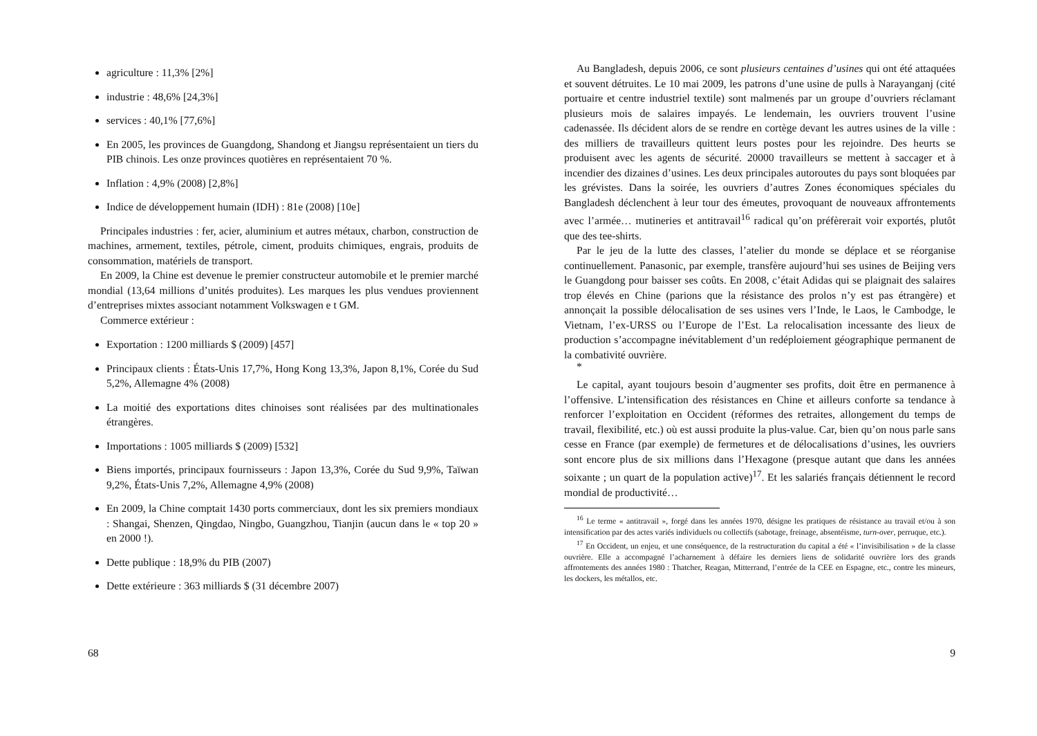agriculture : 11,3% [2%]
industrie : 48,6% [24,3%]
services : 40,1% [77,6%]
En 2005, les provinces de Guangdong, Shandong et Jiangsu représentaient un tiers du PIB chinois. Les onze provinces quotières en représentaient 70 %.
Inflation : 4,9% (2008) [2,8%]
Indice de développement humain (IDH) : 81e (2008) [10e]
Principales industries : fer, acier, aluminium et autres métaux, charbon, construction de machines, armement, textiles, pétrole, ciment, produits chimiques, engrais, produits de consommation, matériels de transport.
En 2009, la Chine est devenue le premier constructeur automobile et le premier marché mondial (13,64 millions d’unités produites). Les marques les plus vendues proviennent d’entreprises mixtes associant notamment Volkswagen e t GM.
Commerce extérieur :
Exportation : 1200 milliards $ (2009) [457]
Principaux clients : États-Unis 17,7%, Hong Kong 13,3%, Japon 8,1%, Corée du Sud 5,2%, Allemagne 4% (2008)
La moitié des exportations dites chinoises sont réalisées par des multinationales étrangères.
Importations : 1005 milliards $ (2009) [532]
Biens importés, principaux fournisseurs : Japon 13,3%, Corée du Sud 9,9%, Taïwan 9,2%, États-Unis 7,2%, Allemagne 4,9% (2008)
En 2009, la Chine comptait 1430 ports commerciaux, dont les six premiers mondiaux : Shangai, Shenzen, Qingdao, Ningbo, Guangzhou, Tianjin (aucun dans le « top 20 » en 2000 !).
Dette publique : 18,9% du PIB (2007)
Dette extérieure : 363 milliards $ (31 décembre 2007)
68
Au Bangladesh, depuis 2006, ce sont plusieurs centaines d’usines qui ont été attaquées et souvent détruites. Le 10 mai 2009, les patrons d’une usine de pulls à Narayanganj (cité portuaire et centre industriel textile) sont malmenés par un groupe d’ouvriers réclamant plusieurs mois de salaires impayés. Le lendemain, les ouvriers trouvent l’usine cadenassée. Ils décident alors de se rendre en cortège devant les autres usines de la ville : des milliers de travailleurs quittent leurs postes pour les rejoindre. Des heurts se produisent avec les agents de sécurité. 20000 travailleurs se mettent à saccager et à incendier des dizaines d’usines. Les deux principales autoroutes du pays sont bloquées par les grévistes. Dans la soirée, les ouvriers d’autres Zones économiques spéciales du Bangladesh déclenchent à leur tour des émeutes, provoquant de nouveaux affrontements avec l’armée… mutineries et antitravail<sup>16</sup> radical qu’on préfèrerait voir exportés, plutôt que des tee-shirts.
Par le jeu de la lutte des classes, l’atelier du monde se déplace et se réorganise continuellement. Panasonic, par exemple, transfère aujourd’hui ses usines de Beijing vers le Guangdong pour baisser ses coûts. En 2008, c’était Adidas qui se plaignait des salaires trop élevés en Chine (parions que la résistance des prolos n’y est pas étrangère) et annonçait la possible délocalisation de ses usines vers l’Inde, le Laos, le Cambodge, le Vietnam, l’ex-URSS ou l’Europe de l’Est. La relocalisation incessante des lieux de production s’accompagne inévitablement d’un redéploiement géographique permanent de la combativité ouvrière.
*
Le capital, ayant toujours besoin d’augmenter ses profits, doit être en permanence à l’offensive. L’intensification des résistances en Chine et ailleurs conforte sa tendance à renforcer l’exploitation en Occident (réformes des retraites, allongement du temps de travail, flexibilité, etc.) où est aussi produite la plus-value. Car, bien qu’on nous parle sans cesse en France (par exemple) de fermetures et de délocalisations d’usines, les ouvriers sont encore plus de six millions dans l’Hexagone (presque autant que dans les années soixante ; un quart de la population active)<sup>17</sup>. Et les salariés français détiennent le record mondial de productivité…
<sup>16</sup> Le terme « antitravail », forgé dans les années 1970, désigne les pratiques de résistance au travail et/ou à son intensification par des actes variés individuels ou collectifs (sabotage, freinage, absentéisme, turn-over, perruque, etc.).
<sup>17</sup> En Occident, un enjeu, et une conséquence, de la restructuration du capital a été « l’invisibilisation » de la classe ouvrière. Elle a accompagné l’acharnement à défaire les derniers liens de solidarité ouvrière lors des grands affrontements des années 1980 : Thatcher, Reagan, Mitterrand, l’entrée de la CEE en Espagne, etc., contre les mineurs, les dockers, les métallos, etc.
9